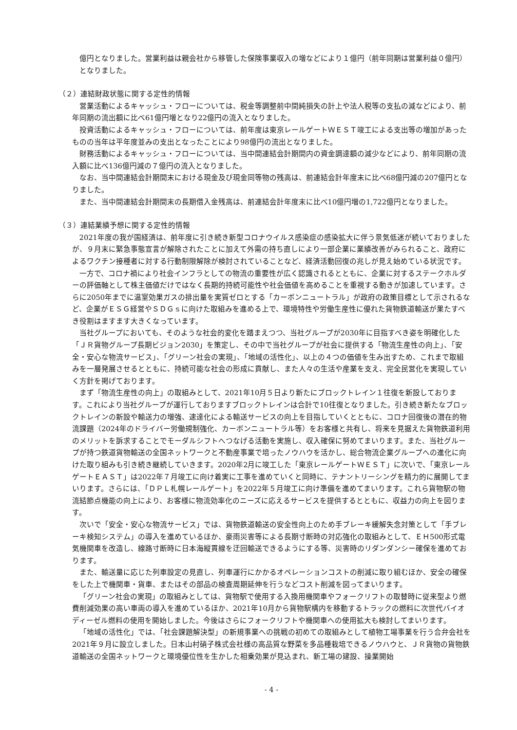億円となりました。営業利益は親会社から移管した保険事業収入の増などにより１億円（前年同期は営業利益０億円）となりました。
（２）連結財政状態に関する定性的情報
営業活動によるキャッシュ・フローについては、税金等調整前中間純損失の計上や法人税等の支払の減などにより、前年同期の流出額に比べ61億円増となり22億円の流入となりました。
投資活動によるキャッシュ・フローについては、前年度は東京レールゲートＷＥＳＴ竣工による支出等の増加があったものの当年は平年度並みの支出となったことにより98億円の流出となりました。
財務活動によるキャッシュ・フローについては、当中間連結会計期間内の資金調達額の減少などにより、前年同期の流入額に比べ136億円減の７億円の流入となりました。
なお、当中間連結会計期間末における現金及び現金同等物の残高は、前連結会計年度末に比べ68億円減の207億円となりました。
また、当中間連結会計期間末の長期借入金残高は、前連結会計年度末に比べ10億円増の1,722億円となりました。
（３）連結業績予想に関する定性的情報
2021年度の我が国経済は、前年度に引き続き新型コロナウイルス感染症の感染拡大に伴う景気低迷が続いておりましたが、９月末に緊急事態宣言が解除されたことに加えて外需の持ち直しにより一部企業に業績改善がみられること、政府によるワクチン接種者に対する行動制限解除が検討されていることなど、経済活動回復の兆しが見え始めている状況です。
一方で、コロナ禍により社会インフラとしての物流の重要性が広く認識されるとともに、企業に対するステークホルダーの評価軸として株主価値だけではなく長期的持続可能性や社会価値を高めることを重視する動きが加速しています。さらに2050年までに温室効果ガスの排出量を実質ゼロとする「カーボンニュートラル」が政府の政策目標として示されるなど、企業がＥＳＧ経営やＳＤＧｓに向けた取組みを進める上で、環境特性や労働生産性に優れた貨物鉄道輸送が果たすべき役割はますます大きくなっています。
当社グループにおいても、そのような社会的変化を踏まえつつ、当社グループが2030年に目指すべき姿を明確化した「ＪＲ貨物グループ長期ビジョン2030」を策定し、その中で当社グループが社会に提供する「物流生産性の向上」、「安全・安心な物流サービス」、「グリーン社会の実現」、「地域の活性化」、以上の４つの価値を生み出すため、これまで取組みを一層発展させるとともに、持続可能な社会の形成に貢献し、また人々の生活や産業を支え、完全民営化を実現していく方針を掲げております。
まず「物流生産性の向上」の取組みとして、2021年10月５日より新たにブロックトレイン１往復を新設しております。これにより当社グループが運行しておりますブロックトレインは合計で10往復となりました。引き続き新たなブロックトレインの新設や輸送力の増強、速達化による輸送サービスの向上を目指していくとともに、コロナ回復後の潜在的物流課題（2024年のドライバー労働規制強化、カーボンニュートラル等）をお客様と共有し、将来を見据えた貨物鉄道利用のメリットを訴求することでモーダルシフトへつなげる活動を実施し、収入確保に努めてまいります。また、当社グループが持つ鉄道貨物輸送の全国ネットワークと不動産事業で培ったノウハウを活かし、総合物流企業グループへの進化に向けた取り組みも引き続き継続していきます。2020年2月に竣工した「東京レールゲートＷＥＳＴ」に次いで、「東京レールゲートＥＡＳＴ」は2022年７月竣工に向け着実に工事を進めていくと同時に、テナントリーシングを精力的に展開してまいります。さらには、「ＤＰＬ札幌レールゲート」を2022年５月竣工に向け準備を進めてまいります。これら貨物駅の物流結節点機能の向上により、お客様に物流効率化のニーズに応えるサービスを提供するとともに、収益力の向上を図ります。
次いで「安全・安心な物流サービス」では、貨物鉄道輸送の安全性向上のため手ブレーキ緩解失念対策として「手ブレーキ検知システム」の導入を進めているほか、豪雨災害等による長期寸断時の対応強化の取組みとして、ＥＨ500形式電気機関車を改造し、線路寸断時に日本海縦貫線を迂回輸送できるようにする等、災害時のリダンダンシー確保を進めております。
また、輸送量に応じた列車設定の見直し、列車運行にかかるオペレーションコストの削減に取り組むほか、安全の確保をした上で機関車・貨車、またはその部品の検査周期延伸を行うなどコスト削減を図ってまいります。
「グリーン社会の実現」の取組みとしては、貨物駅で使用する入換用機関車やフォークリフトの取替時に従来型より燃費削減効果の高い車両の導入を進めているほか、2021年10月から貨物駅構内を移動するトラックの燃料に次世代バイオディーゼル燃料の使用を開始しました。今後はさらにフォークリフトや機関車への使用拡大も検討してまいります。
「地域の活性化」では、「社会課題解決型」の新規事業への挑戦の初めての取組みとして植物工場事業を行う合弁会社を2021年９月に設立しました。日本山村硝子株式会社様の高品質な野菜を多品種栽培できるノウハウと、ＪＲ貨物の貨物鉄道輸送の全国ネットワークと環境優位性を生かした相乗効果が見込まれ、新工場の建設、操業開始
- 4 -